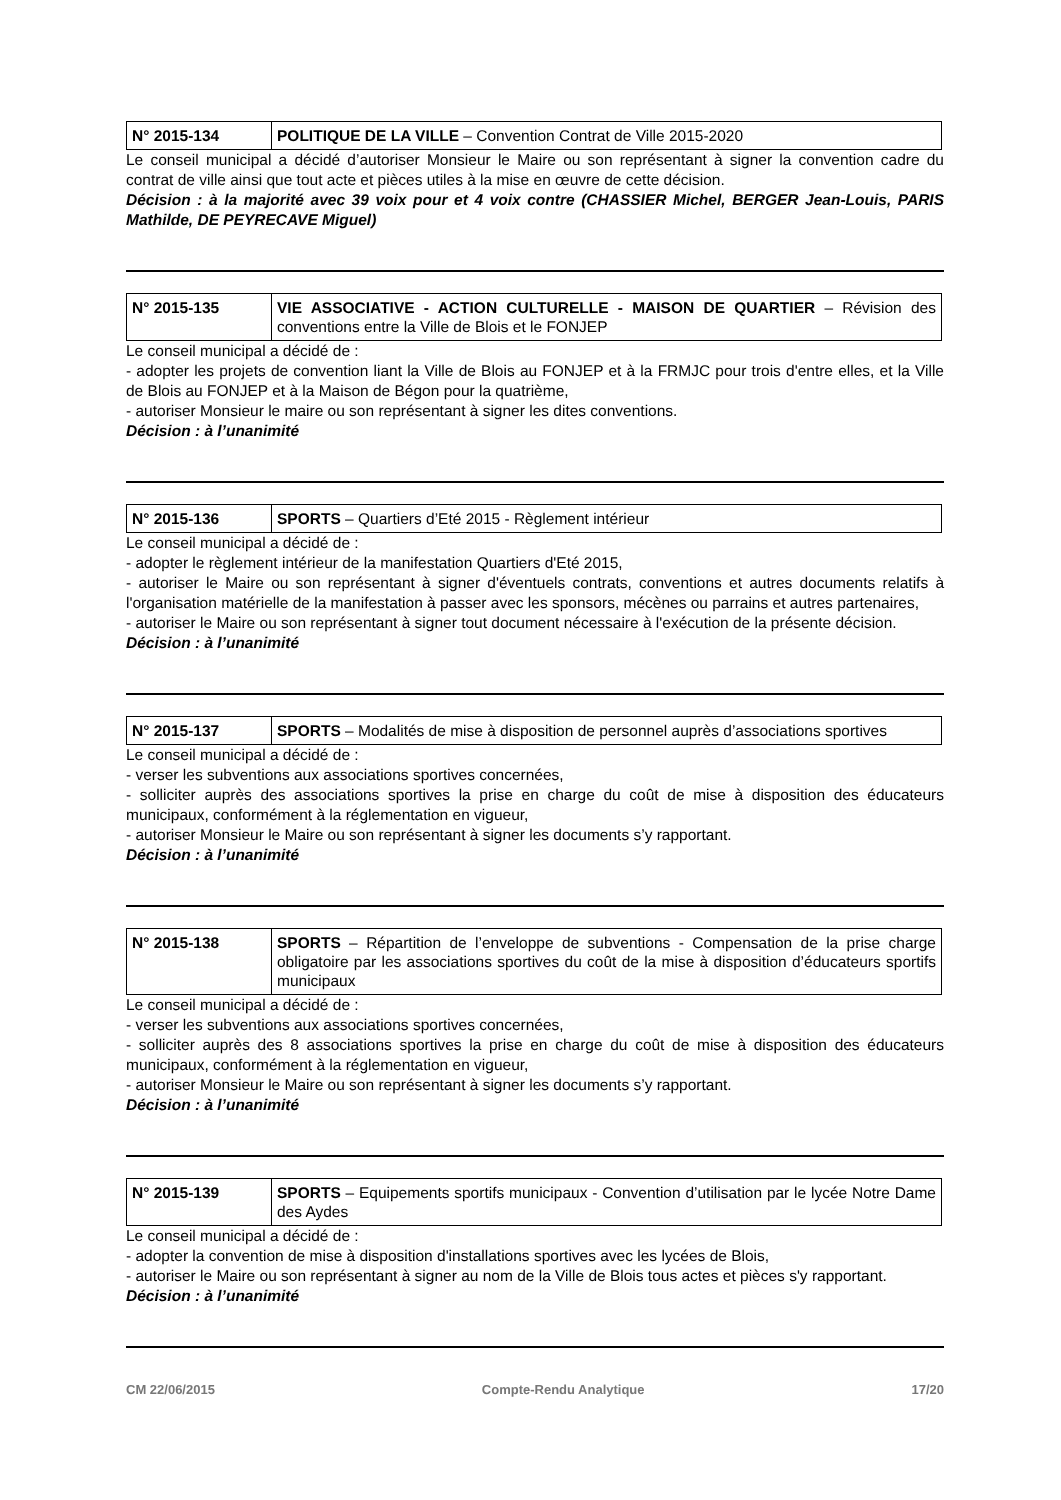| N° 2015-134 | POLITIQUE DE LA VILLE – Convention Contrat de Ville 2015-2020 |
Le conseil municipal a décidé d’autoriser Monsieur le Maire ou son représentant à signer la convention cadre du contrat de ville ainsi que tout acte et pièces utiles à la mise en œuvre de cette décision.
Décision : à la majorité avec 39 voix pour et 4 voix contre (CHASSIER Michel, BERGER Jean-Louis, PARIS Mathilde, DE PEYRECAVE Miguel)
| N° 2015-135 | VIE ASSOCIATIVE - ACTION CULTURELLE - MAISON DE QUARTIER – Révision des conventions entre la Ville de Blois et le FONJEP |
Le conseil municipal a décidé de :
- adopter les projets de convention liant la Ville de Blois au FONJEP et à la FRMJC pour trois d'entre elles, et la Ville de Blois au FONJEP et à la Maison de Bégon pour la quatrième,
- autoriser Monsieur le maire ou son représentant à signer les dites conventions.
Décision : à l’unanimité
| N° 2015-136 | SPORTS – Quartiers d’Eté 2015 - Règlement intérieur |
Le conseil municipal a décidé de :
- adopter le règlement intérieur de la manifestation Quartiers d'Eté 2015,
- autoriser le Maire ou son représentant à signer d'éventuels contrats, conventions et autres documents relatifs à l'organisation matérielle de la manifestation à passer avec les sponsors, mécènes ou parrains et autres partenaires,
- autoriser le Maire ou son représentant à signer tout document nécessaire à l'exécution de la présente décision.
Décision : à l’unanimité
| N° 2015-137 | SPORTS – Modalités de mise à disposition de personnel auprès d’associations sportives |
Le conseil municipal a décidé de :
- verser les subventions aux associations sportives concernées,
- solliciter auprès des associations sportives la prise en charge du coût de mise à disposition des éducateurs municipaux, conformément à la réglementation en vigueur,
- autoriser Monsieur le Maire ou son représentant à signer les documents s’y rapportant.
Décision : à l’unanimité
| N° 2015-138 | SPORTS – Répartition de l’enveloppe de subventions - Compensation de la prise charge obligatoire par les associations sportives du coût de la mise à disposition d’éducateurs sportifs municipaux |
Le conseil municipal a décidé de :
- verser les subventions aux associations sportives concernées,
- solliciter auprès des 8 associations sportives la prise en charge du coût de mise à disposition des éducateurs municipaux, conformément à la réglementation en vigueur,
- autoriser Monsieur le Maire ou son représentant à signer les documents s’y rapportant.
Décision : à l’unanimité
| N° 2015-139 | SPORTS – Equipements sportifs municipaux - Convention d’utilisation par le lycée Notre Dame des Aydes |
Le conseil municipal a décidé de :
- adopter la convention de mise à disposition d'installations sportives avec les lycées de Blois,
- autoriser le Maire ou son représentant à signer au nom de la Ville de Blois tous actes et pièces s'y rapportant.
Décision : à l’unanimité
CM 22/06/2015 Compte-Rendu Analytique 17/20